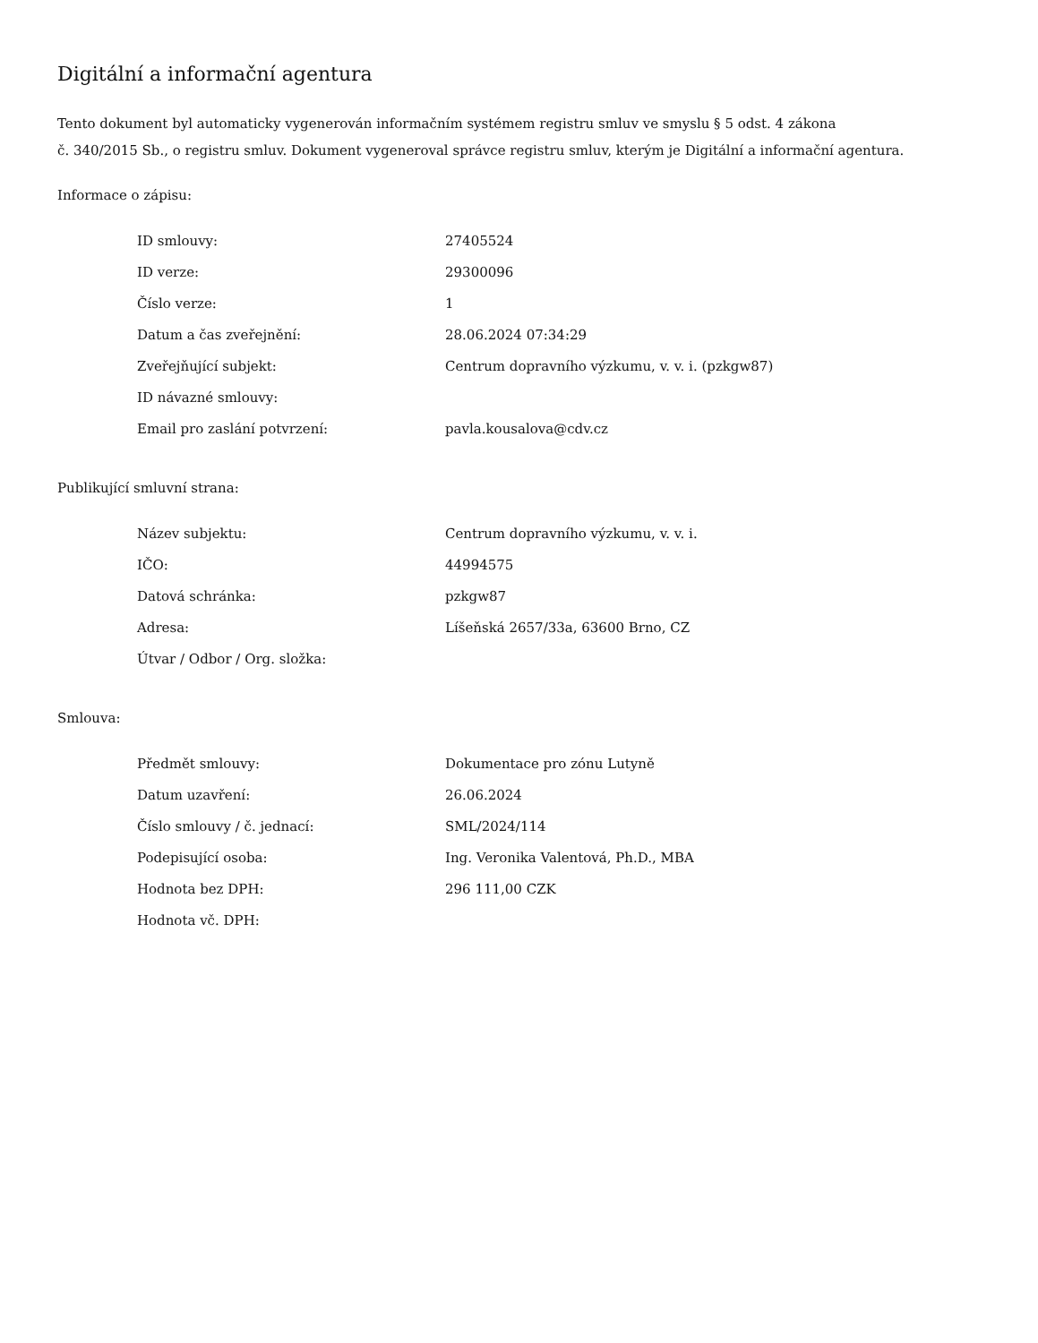Digitální a informační agentura
Tento dokument byl automaticky vygenerován informačním systémem registru smluv ve smyslu § 5 odst. 4 zákona
č. 340/2015 Sb., o registru smluv. Dokument vygeneroval správce registru smluv, kterým je Digitální a informační agentura.
Informace o zápisu:
| ID smlouvy: | 27405524 |
| ID verze: | 29300096 |
| Číslo verze: | 1 |
| Datum a čas zveřejnění: | 28.06.2024 07:34:29 |
| Zveřejňující subjekt: | Centrum dopravního výzkumu, v. v. i. (pzkgw87) |
| ID návazné smlouvy: | |
| Email pro zaslání potvrzení: | pavla.kousalova@cdv.cz |
Publikující smluvní strana:
| Název subjektu: | Centrum dopravního výzkumu, v. v. i. |
| IČO: | 44994575 |
| Datová schránka: | pzkgw87 |
| Adresa: | Líšeňská 2657/33a, 63600 Brno, CZ |
| Útvar / Odbor / Org. složka: | |
Smlouva:
| Předmět smlouvy: | Dokumentace pro zónu Lutyně |
| Datum uzavření: | 26.06.2024 |
| Číslo smlouvy / č. jednací: | SML/2024/114 |
| Podepisující osoba: | Ing. Veronika Valentová, Ph.D., MBA |
| Hodnota bez DPH: | 296 111,00 CZK |
| Hodnota vč. DPH: | |